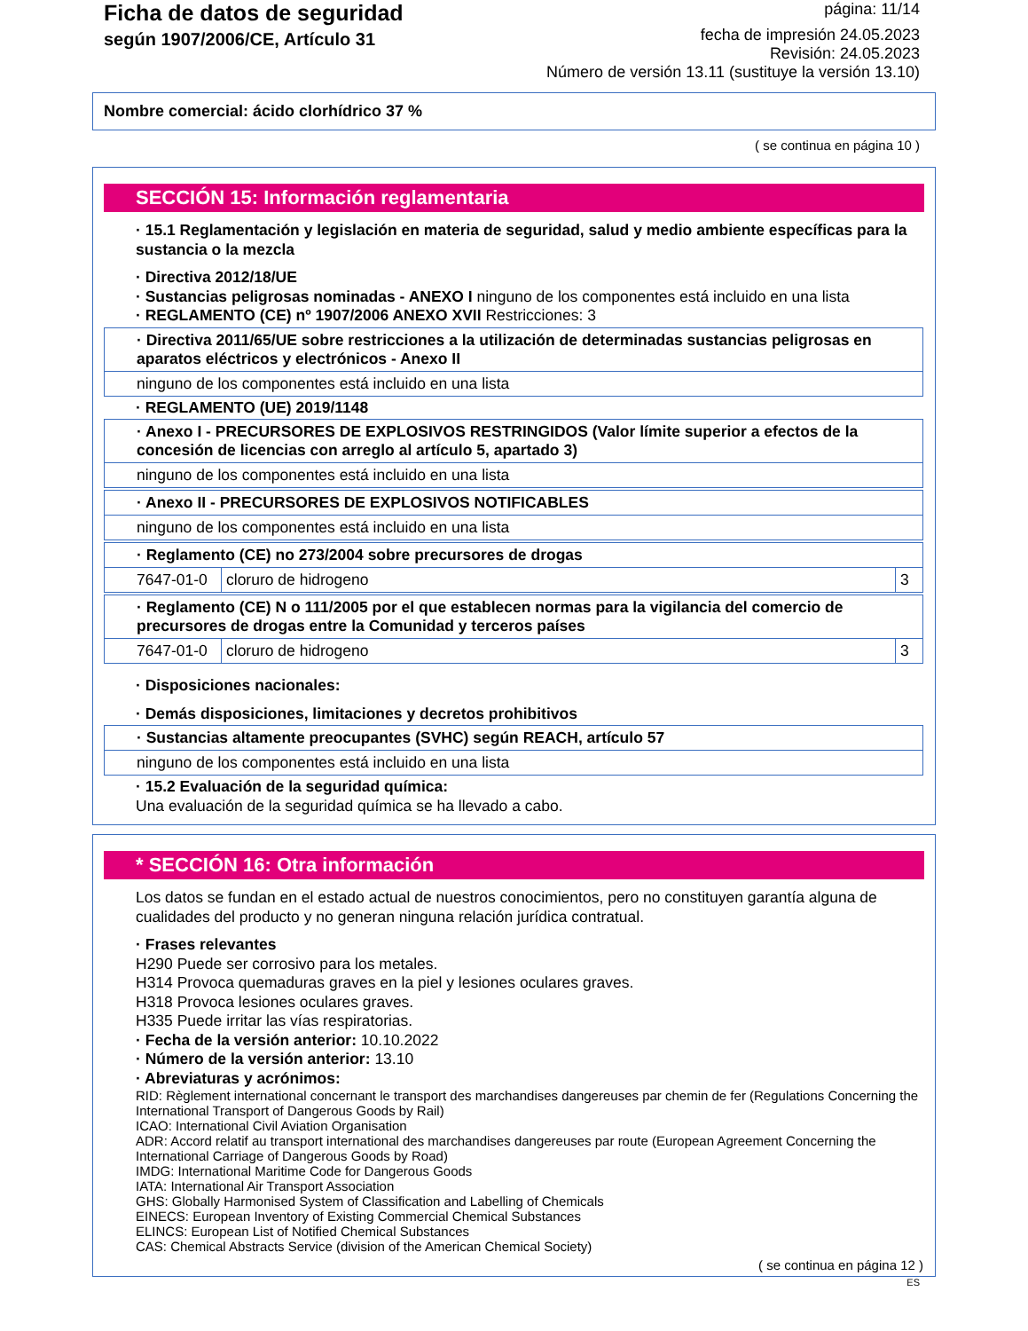Ficha de datos de seguridad
según 1907/2006/CE, Artículo 31
página: 11/14
fecha de impresión 24.05.2023
Revisión: 24.05.2023
Número de versión 13.11 (sustituye la versión 13.10)
Nombre comercial: ácido clorhídrico 37 %
( se continua en página 10 )
SECCIÓN 15: Información reglamentaria
· 15.1 Reglamentación y legislación en materia de seguridad, salud y medio ambiente específicas para la sustancia o la mezcla
· Directiva 2012/18/UE
· Sustancias peligrosas nominadas - ANEXO I ninguno de los componentes está incluido en una lista
· REGLAMENTO (CE) nº 1907/2006 ANEXO XVII Restricciones: 3
· Directiva 2011/65/UE sobre restricciones a la utilización de determinadas sustancias peligrosas en aparatos eléctricos y electrónicos - Anexo II
ninguno de los componentes está incluido en una lista
· REGLAMENTO (UE) 2019/1148
· Anexo I - PRECURSORES DE EXPLOSIVOS RESTRINGIDOS (Valor límite superior a efectos de la concesión de licencias con arreglo al artículo 5, apartado 3)
ninguno de los componentes está incluido en una lista
· Anexo II - PRECURSORES DE EXPLOSIVOS NOTIFICABLES
ninguno de los componentes está incluido en una lista
· Reglamento (CE) no 273/2004 sobre precursores de drogas
| 7647-01-0 | cloruro de hidrogeno | 3 |
· Reglamento (CE) N o 111/2005 por el que establecen normas para la vigilancia del comercio de precursores de drogas entre la Comunidad y terceros países
| 7647-01-0 | cloruro de hidrogeno | 3 |
· Disposiciones nacionales:
· Demás disposiciones, limitaciones y decretos prohibitivos
· Sustancias altamente preocupantes (SVHC) según REACH, artículo 57
ninguno de los componentes está incluido en una lista
· 15.2 Evaluación de la seguridad química:
Una evaluación de la seguridad química se ha llevado a cabo.
* SECCIÓN 16: Otra información
Los datos se fundan en el estado actual de nuestros conocimientos, pero no constituyen garantía alguna de cualidades del producto y no generan ninguna relación jurídica contratual.
· Frases relevantes
H290 Puede ser corrosivo para los metales.
H314 Provoca quemaduras graves en la piel y lesiones oculares graves.
H318 Provoca lesiones oculares graves.
H335 Puede irritar las vías respiratorias.
· Fecha de la versión anterior: 10.10.2022
· Número de la versión anterior: 13.10
· Abreviaturas y acrónimos:
RID: Règlement international concernant le transport des marchandises dangereuses par chemin de fer (Regulations Concerning the International Transport of Dangerous Goods by Rail)
ICAO: International Civil Aviation Organisation
ADR: Accord relatif au transport international des marchandises dangereuses par route (European Agreement Concerning the International Carriage of Dangerous Goods by Road)
IMDG: International Maritime Code for Dangerous Goods
IATA: International Air Transport Association
GHS: Globally Harmonised System of Classification and Labelling of Chemicals
EINECS: European Inventory of Existing Commercial Chemical Substances
ELINCS: European List of Notified Chemical Substances
CAS: Chemical Abstracts Service (division of the American Chemical Society)
( se continua en página 12 )
ES